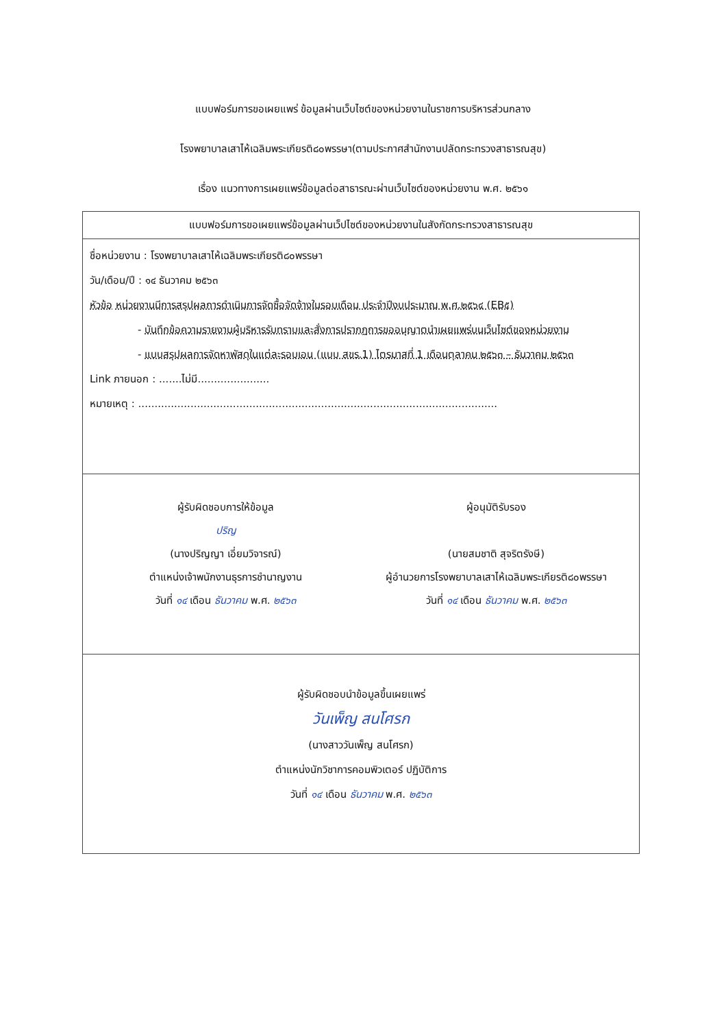แบบฟอร์มการขอเผยแพร่ ข้อมูลผ่านเว็บไซต์ของหน่วยงานในราชการบริหารส่วนกลาง
โรงพยาบาลเสาไห้เฉลิมพระเกียรติ๘๐พรรษา(ตามประกาศสำนักงานปลัดกระทรวงสาธารณสุข)
เรื่อง แนวทางการเผยแพร่ข้อมูลต่อสาธารณะผ่านเว็บไซต์ของหน่วยงาน พ.ศ. ๒๕๖๑
| แบบฟอร์มการขอเผยแพร่ข้อมูลผ่านเว็ปไซต์ของหน่วยงานในสังกัดกระทรวงสาธารณสุข |
| --- |
| ชื่อหน่วยงาน : โรงพยาบาลเสาไห้เฉลิมพระเกียรติ๘๐พรรษา วัน/เดือน/ปี : ๑๔ ธันวาคม ๒๕๖๓ หัวข้อ หน่วยงานมีการสรุปผลการดำเนินการจัดซื้อจัดจ้างในรอบเดือน ประจำปีงบประมาณ พ.ศ.๒๕๖๔ (EB๕) - บันทึกข้อความรายงานผู้บริหารรับทราบและสั่งการปรากฏการขออนุญาตนำเผยแพร่บนเว็บไซต์ของหน่วยงาน - แบบสรุปผลการจัดหาพัสดุในแต่ละรอบเอน (แบบ สขร.1) ไตรมาสที่ 1 เดือนตุลาคม ๒๕๖๓ – ธันวาคม ๒๕๖๓ Link ภายนอก : .......ไม่มี...................... หมายเหตุ : .............................................................................................................. |
| ผู้รับผิดชอบการให้ข้อมูล ปริญ (นางปริญญา เอี่ยมวิจารณ์) ตำแหน่งเจ้าพนักงานธุรการชำนาญงาน วันที่ ๑๔ เดือน ธันวาคม พ.ศ. ๒๕๖๓ ผู้อนุมัติรับรอง (นายสมชาติ สุจริตรังษี) ผู้อำนวยการโรงพยาบาลเสาไห้เฉลิมพระเกียรติ๘๐พรรษา วันที่ ๑๔ เดือน ธันวาคม พ.ศ. ๒๕๖๓ |
| ผู้รับผิดชอบนำข้อมูลขึ้นเผยแพร่ วันเพ็ญ สนโศรก (นางสาววันเพ็ญ สนโศรก) ตำแหน่งนักวิชาการคอมพิวเตอร์ ปฏิบัติการ วันที่ ๑๔ เดือน ธันวาคม พ.ศ. ๒๕๖๓ |